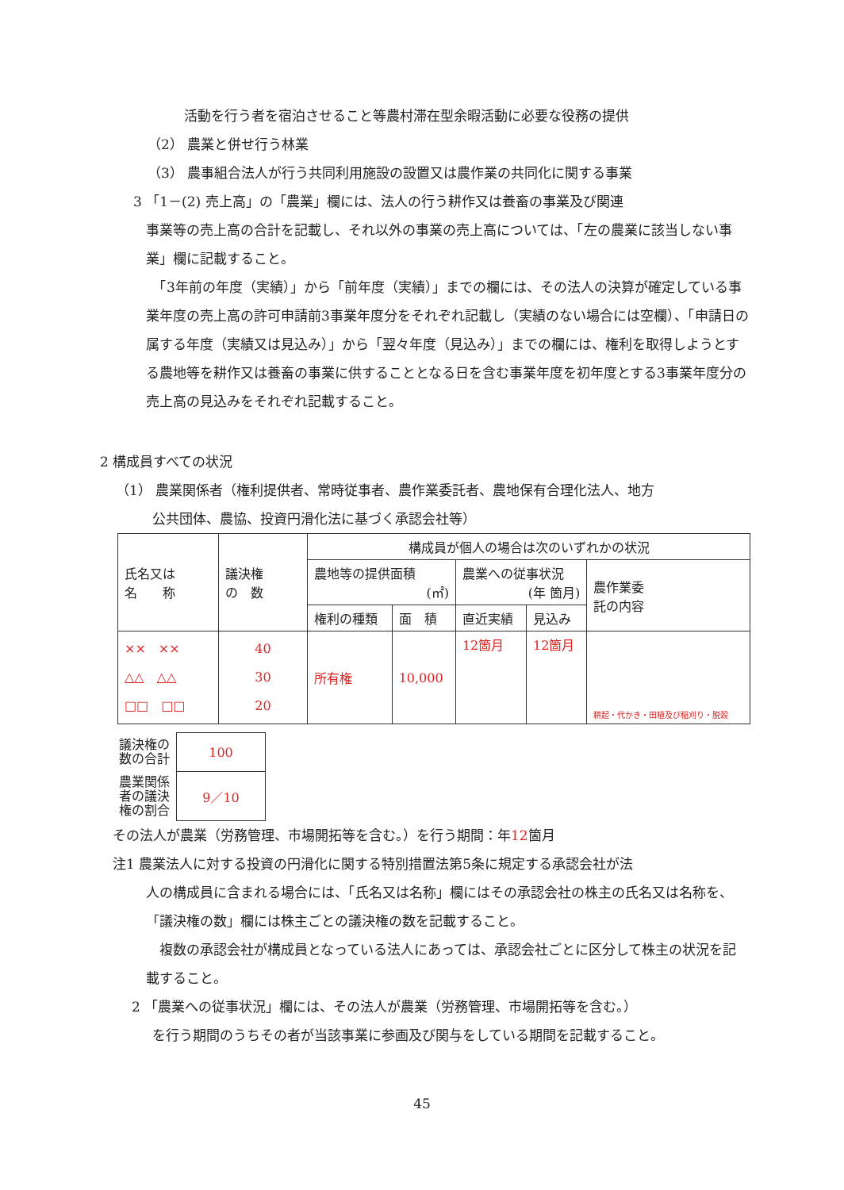活動を行う者を宿泊させること等農村滞在型余暇活動に必要な役務の提供
（2） 農業と併せ行う林業
（3） 農事組合法人が行う共同利用施設の設置又は農作業の共同化に関する事業
3 「1－(2) 売上高」の「農業」欄には、法人の行う耕作又は養畜の事業及び関連
事業等の売上高の合計を記載し、それ以外の事業の売上高については、「左の農業に該当しない事業」欄に記載すること。
　「3年前の年度（実績）」から「前年度（実績）」までの欄には、その法人の決算が確定している事業年度の売上高の許可申請前3事業年度分をそれぞれ記載し（実績のない場合には空欄）、「申請日の属する年度（実績又は見込み）」から「翌々年度（見込み）」までの欄には、権利を取得しようとする農地等を耕作又は養畜の事業に供することとなる日を含む事業年度を初年度とする3事業年度分の売上高の見込みをそれぞれ記載すること。
2 構成員すべての状況
（1） 農業関係者（権利提供者、常時従事者、農作業委託者、農地保有合理化法人、地方
公共団体、農協、投資円滑化法に基づく承認会社等）
| 氏名又は 名 称 | 議決権 の 数 | 構成員が個人の場合は次のいずれかの状況 | | | | |
| | | 農地等の提供面積 (㎡) | | 農業への従事状況 (年 箇月) | | 農作業委 託の内容 |
| | | 権利の種類 | 面 積 | 直近実績 | 見込み | |
| ×× ×× △△ △△ □□ □□ | 40 30 20 | 所有権 | 10,000 | 12箇月 | 12箇月 | 耕起・代かき・田植及び稲刈り・脱穀 |
| 議決権の 数の合計 | 100 |
| 農業関係 者の議決 権の割合 | 9／10 |
その法人が農業（労務管理、市場開拓等を含む。）を行う期間：年12箇月
注1 農業法人に対する投資の円滑化に関する特別措置法第5条に規定する承認会社が法
人の構成員に含まれる場合には、「氏名又は名称」欄にはその承認会社の株主の氏名又は名称を、「議決権の数」欄には株主ごとの議決権の数を記載すること。
　複数の承認会社が構成員となっている法人にあっては、承認会社ごとに区分して株主の状況を記載すること。
2 「農業への従事状況」欄には、その法人が農業（労務管理、市場開拓等を含む。）
を行う期間のうちその者が当該事業に参画及び関与をしている期間を記載すること。
45